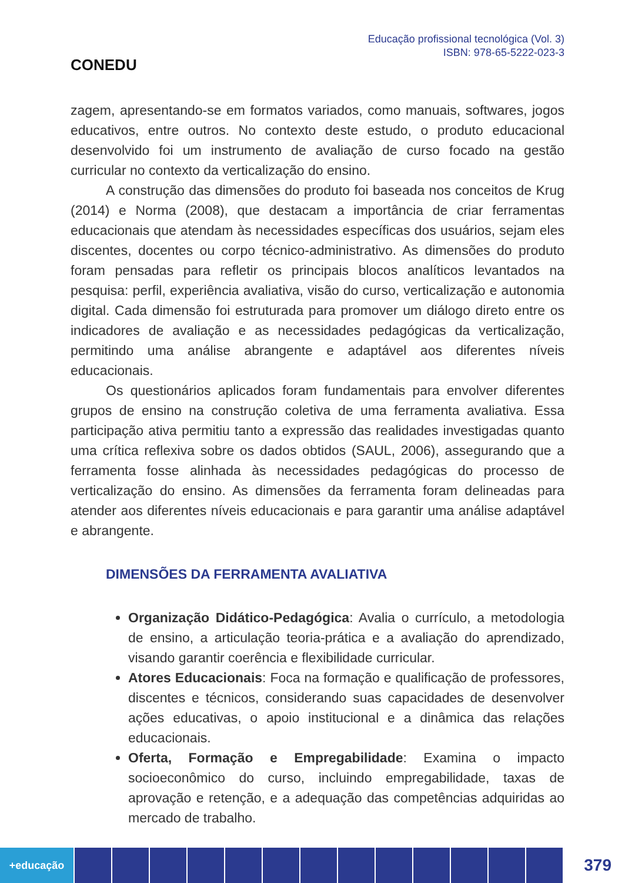CONEDU
Educação profissional tecnológica (Vol. 3)
ISBN: 978-65-5222-023-3
zagem, apresentando-se em formatos variados, como manuais, softwares, jogos educativos, entre outros. No contexto deste estudo, o produto educacional desenvolvido foi um instrumento de avaliação de curso focado na gestão curricular no contexto da verticalização do ensino.
A construção das dimensões do produto foi baseada nos conceitos de Krug (2014) e Norma (2008), que destacam a importância de criar ferramentas educacionais que atendam às necessidades específicas dos usuários, sejam eles discentes, docentes ou corpo técnico-administrativo. As dimensões do produto foram pensadas para refletir os principais blocos analíticos levantados na pesquisa: perfil, experiência avaliativa, visão do curso, verticalização e autonomia digital. Cada dimensão foi estruturada para promover um diálogo direto entre os indicadores de avaliação e as necessidades pedagógicas da verticalização, permitindo uma análise abrangente e adaptável aos diferentes níveis educacionais.
Os questionários aplicados foram fundamentais para envolver diferentes grupos de ensino na construção coletiva de uma ferramenta avaliativa. Essa participação ativa permitiu tanto a expressão das realidades investigadas quanto uma crítica reflexiva sobre os dados obtidos (SAUL, 2006), assegurando que a ferramenta fosse alinhada às necessidades pedagógicas do processo de verticalização do ensino. As dimensões da ferramenta foram delineadas para atender aos diferentes níveis educacionais e para garantir uma análise adaptável e abrangente.
DIMENSÕES DA FERRAMENTA AVALIATIVA
Organização Didático-Pedagógica: Avalia o currículo, a metodologia de ensino, a articulação teoria-prática e a avaliação do aprendizado, visando garantir coerência e flexibilidade curricular.
Atores Educacionais: Foca na formação e qualificação de professores, discentes e técnicos, considerando suas capacidades de desenvolver ações educativas, o apoio institucional e a dinâmica das relações educacionais.
Oferta, Formação e Empregabilidade: Examina o impacto socioeconômico do curso, incluindo empregabilidade, taxas de aprovação e retenção, e a adequação das competências adquiridas ao mercado de trabalho.
+educação
379